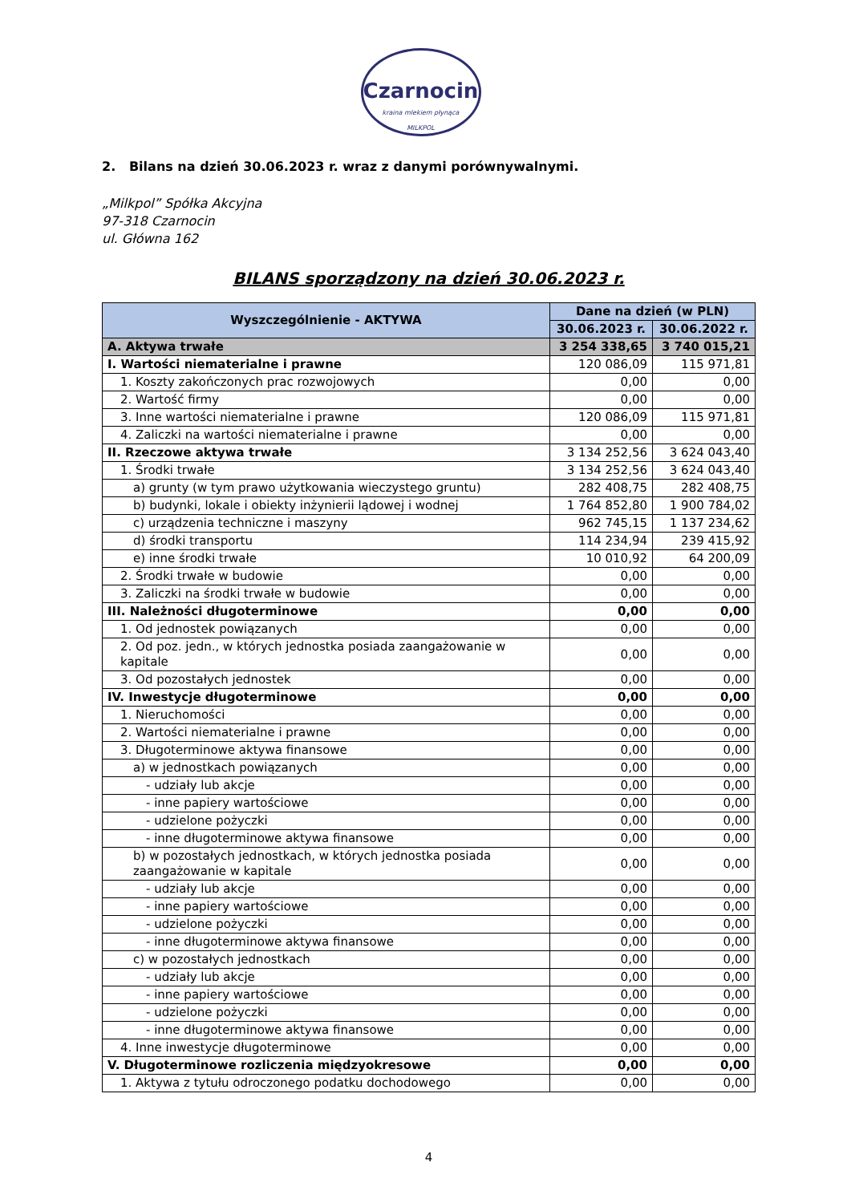Czarnocin
kraina mlekiem płynąca
MILKPOL
2. Bilans na dzień 30.06.2023 r. wraz z danymi porównywalnymi.
„Milkpol” Spółka Akcyjna
97-318 Czarnocin
ul. Główna 162
BILANS sporządzony na dzień 30.06.2023 r.
| Wyszczególnienie - AKTYWA | Dane na dzień (w PLN) | |
| --- | --- | --- |
| | 30.06.2023 r. | 30.06.2022 r. |
| A. Aktywa trwałe | 3 254 338,65 | 3 740 015,21 |
| I. Wartości niematerialne i prawne | 120 086,09 | 115 971,81 |
| 1. Koszty zakończonych prac rozwojowych | 0,00 | 0,00 |
| 2. Wartość firmy | 0,00 | 0,00 |
| 3. Inne wartości niematerialne i prawne | 120 086,09 | 115 971,81 |
| 4. Zaliczki na wartości niematerialne i prawne | 0,00 | 0,00 |
| II. Rzeczowe aktywa trwałe | 3 134 252,56 | 3 624 043,40 |
| 1. Środki trwałe | 3 134 252,56 | 3 624 043,40 |
| a) grunty (w tym prawo użytkowania wieczystego gruntu) | 282 408,75 | 282 408,75 |
| b) budynki, lokale i obiekty inżynierii lądowej i wodnej | 1 764 852,80 | 1 900 784,02 |
| c) urządzenia techniczne i maszyny | 962 745,15 | 1 137 234,62 |
| d) środki transportu | 114 234,94 | 239 415,92 |
| e) inne środki trwałe | 10 010,92 | 64 200,09 |
| 2. Środki trwałe w budowie | 0,00 | 0,00 |
| 3. Zaliczki na środki trwałe w budowie | 0,00 | 0,00 |
| III. Należności długoterminowe | 0,00 | 0,00 |
| 1. Od jednostek powiązanych | 0,00 | 0,00 |
| 2. Od poz. jedn., w których jednostka posiada zaangażowanie w kapitale | 0,00 | 0,00 |
| 3. Od pozostałych jednostek | 0,00 | 0,00 |
| IV. Inwestycje długoterminowe | 0,00 | 0,00 |
| 1. Nieruchomości | 0,00 | 0,00 |
| 2. Wartości niematerialne i prawne | 0,00 | 0,00 |
| 3. Długoterminowe aktywa finansowe | 0,00 | 0,00 |
| a) w jednostkach powiązanych | 0,00 | 0,00 |
| - udziały lub akcje | 0,00 | 0,00 |
| - inne papiery wartościowe | 0,00 | 0,00 |
| - udzielone pożyczki | 0,00 | 0,00 |
| - inne długoterminowe aktywa finansowe | 0,00 | 0,00 |
| b) w pozostałych jednostkach, w których jednostka posiada zaangażowanie w kapitale | 0,00 | 0,00 |
| - udziały lub akcje | 0,00 | 0,00 |
| - inne papiery wartościowe | 0,00 | 0,00 |
| - udzielone pożyczki | 0,00 | 0,00 |
| - inne długoterminowe aktywa finansowe | 0,00 | 0,00 |
| c) w pozostałych jednostkach | 0,00 | 0,00 |
| - udziały lub akcje | 0,00 | 0,00 |
| - inne papiery wartościowe | 0,00 | 0,00 |
| - udzielone pożyczki | 0,00 | 0,00 |
| - inne długoterminowe aktywa finansowe | 0,00 | 0,00 |
| 4. Inne inwestycje długoterminowe | 0,00 | 0,00 |
| V. Długoterminowe rozliczenia międzyokresowe | 0,00 | 0,00 |
| 1. Aktywa z tytułu odroczonego podatku dochodowego | 0,00 | 0,00 |
4